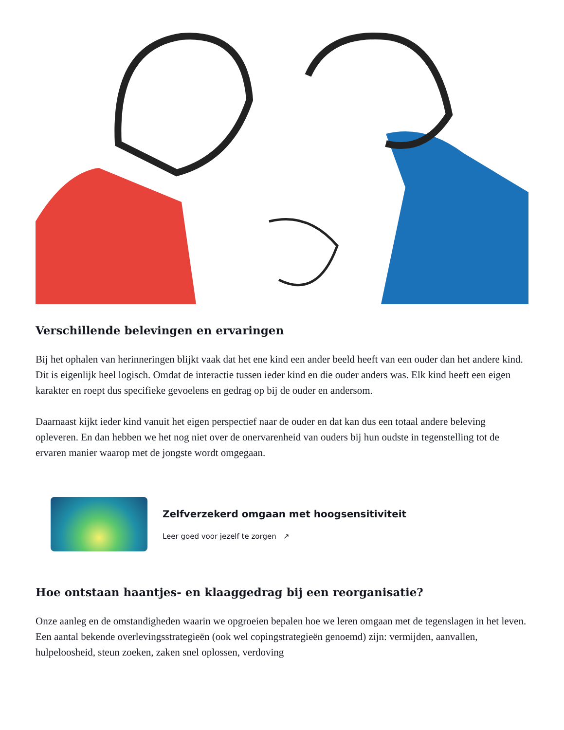Verschillende belevingen en ervaringen
Bij het ophalen van herinneringen blijkt vaak dat het ene kind een ander beeld heeft van een ouder dan het andere kind. Dit is eigenlijk heel logisch. Omdat de interactie tussen ieder kind en die ouder anders was. Elk kind heeft een eigen karakter en roept dus specifieke gevoelens en gedrag op bij de ouder en andersom.
Daarnaast kijkt ieder kind vanuit het eigen perspectief naar de ouder en dat kan dus een totaal andere beleving opleveren. En dan hebben we het nog niet over de onervarenheid van ouders bij hun oudste in tegenstelling tot de ervaren manier waarop met de jongste wordt omgegaan.
Zelfverzekerd omgaan met hoogsensitiviteit
Leer goed voor jezelf te zorgen ↗
Hoe ontstaan haantjes- en klaaggedrag bij een reorganisatie?
Onze aanleg en de omstandigheden waarin we opgroeien bepalen hoe we leren omgaan met de tegenslagen in het leven. Een aantal bekende overlevingsstrategieën (ook wel copingstrategieën genoemd) zijn: vermijden, aanvallen, hulpeloosheid, steun zoeken, zaken snel oplossen, verdoving